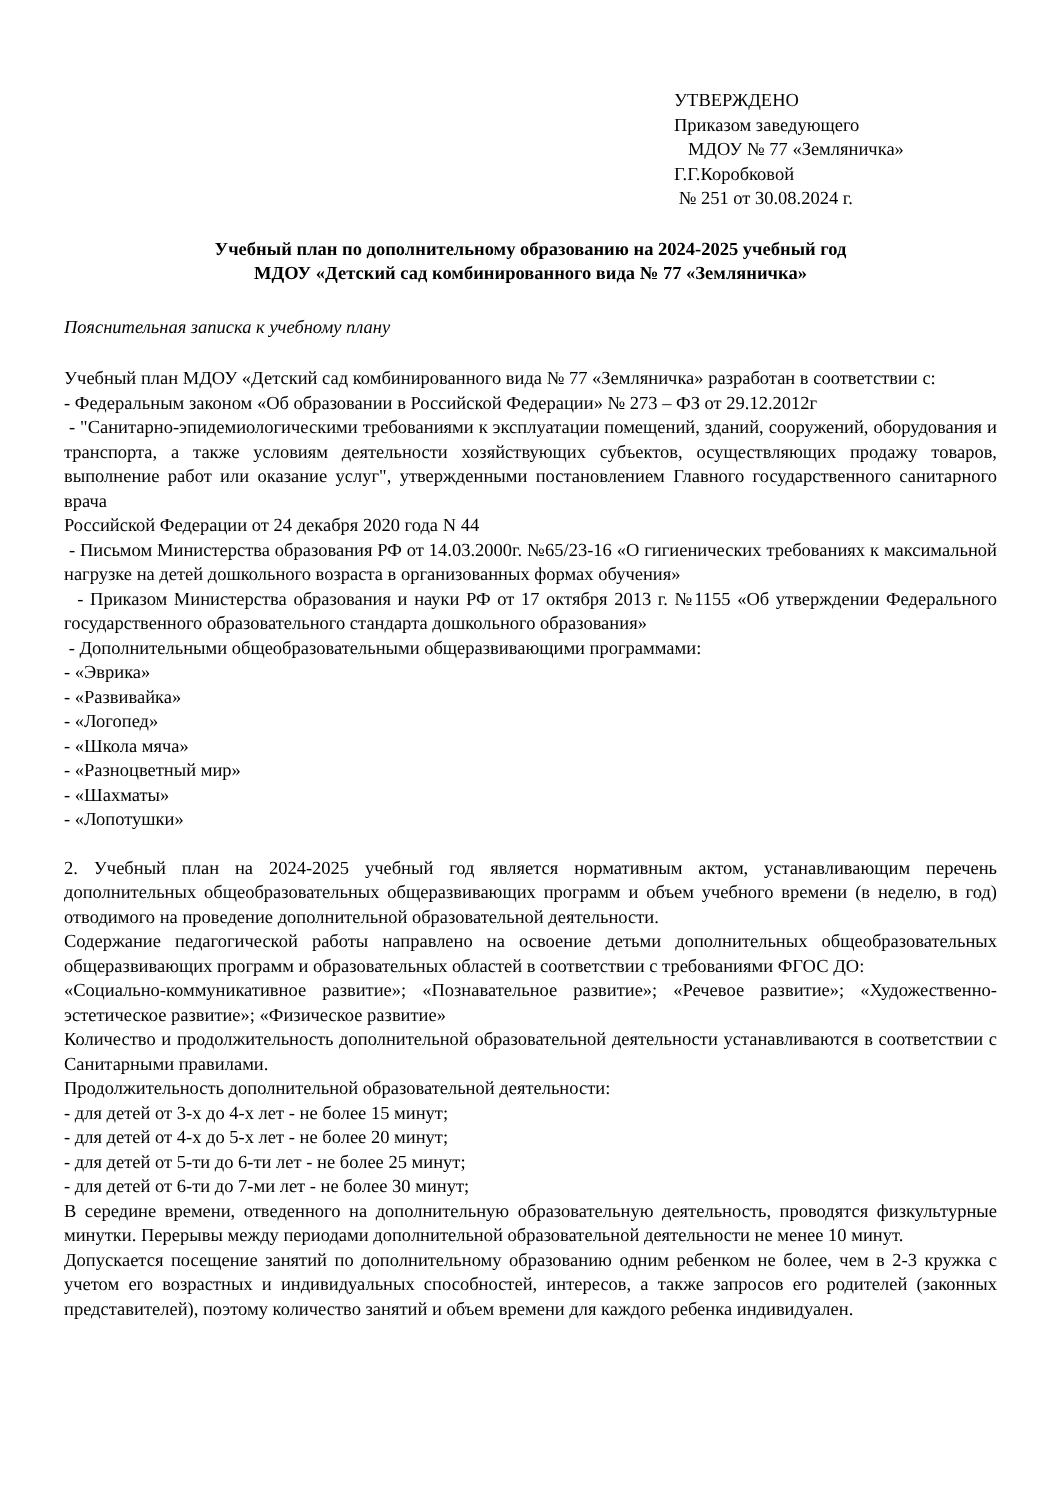УТВЕРЖДЕНО
Приказом заведующего
МДОУ № 77 «Земляничка»
Г.Г.Коробковой
№ 251 от 30.08.2024 г.
Учебный план по дополнительному образованию на 2024-2025 учебный год
МДОУ «Детский сад комбинированного вида № 77 «Земляничка»
Пояснительная записка к учебному плану
Учебный план МДОУ «Детский сад комбинированного вида № 77 «Земляничка» разработан в соответствии с:
- Федеральным законом «Об образовании в Российской Федерации» № 273 – ФЗ от 29.12.2012г
- "Санитарно-эпидемиологическими требованиями к эксплуатации помещений, зданий, сооружений, оборудования и транспорта, а также условиям деятельности хозяйствующих субъектов, осуществляющих продажу товаров, выполнение работ или оказание услуг", утвержденными постановлением Главного государственного санитарного врача
Российской Федерации от 24 декабря 2020 года N 44
- Письмом Министерства образования РФ от 14.03.2000г. №65/23-16 «О гигиенических требованиях к максимальной нагрузке на детей дошкольного возраста в организованных формах обучения»
- Приказом Министерства образования и науки РФ от 17 октября 2013 г. №1155 «Об утверждении Федерального государственного образовательного стандарта дошкольного образования»
- Дополнительными общеобразовательными общеразвивающими программами:
- «Эврика»
- «Развивайка»
- «Логопед»
- «Школа мяча»
- «Разноцветный мир»
- «Шахматы»
- «Лопотушки»
2. Учебный план на 2024-2025 учебный год является нормативным актом, устанавливающим перечень дополнительных общеобразовательных общеразвивающих программ и объем учебного времени (в неделю, в год) отводимого на проведение дополнительной образовательной деятельности.
Содержание педагогической работы направлено на освоение детьми дополнительных общеобразовательных общеразвивающих программ и образовательных областей в соответствии с требованиями ФГОС ДО:
«Социально-коммуникативное развитие»; «Познавательное развитие»; «Речевое развитие»; «Художественно-эстетическое развитие»; «Физическое развитие»
Количество и продолжительность дополнительной образовательной деятельности устанавливаются в соответствии с Санитарными правилами.
Продолжительность дополнительной образовательной деятельности:
- для детей от 3-х до 4-х лет - не более 15 минут;
- для детей от 4-х до 5-х лет - не более 20 минут;
- для детей от 5-ти до 6-ти лет - не более 25 минут;
- для детей от 6-ти до 7-ми лет - не более 30 минут;
В середине времени, отведенного на дополнительную образовательную деятельность, проводятся физкультурные минутки. Перерывы между периодами дополнительной образовательной деятельности не менее 10 минут.
Допускается посещение занятий по дополнительному образованию одним ребенком не более, чем в 2-3 кружка с учетом его возрастных и индивидуальных способностей, интересов, а также запросов его родителей (законных представителей), поэтому количество занятий и объем времени для каждого ребенка индивидуален.